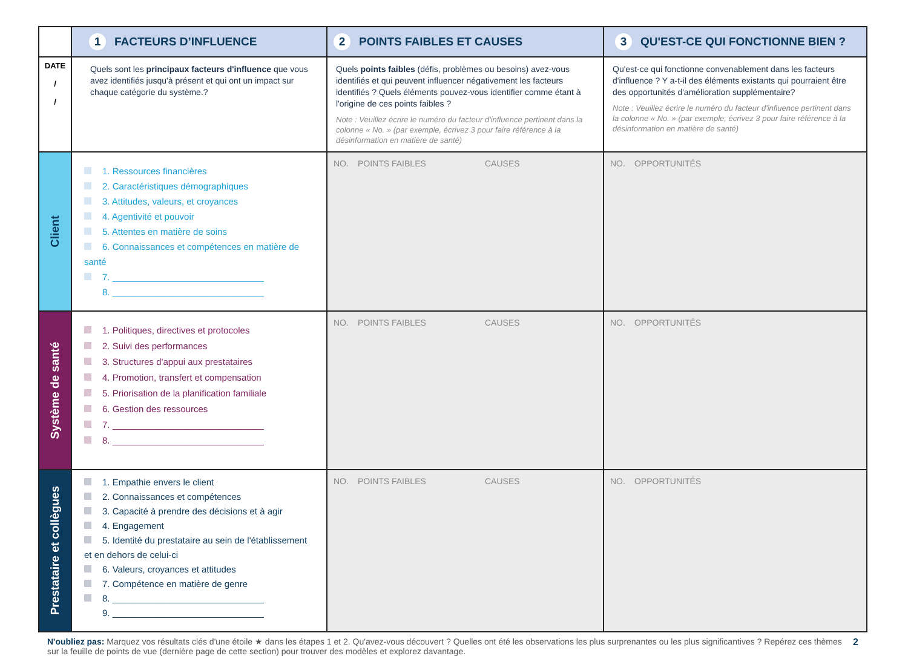| | 1 FACTEURS D’INFLUENCE | 2 POINTS FAIBLES ET CAUSES | 3 QU'EST-CE QUI FONCTIONNE BIEN ? |
| --- | --- | --- | --- |
| DATE / / | Quels sont les principaux facteurs d'influence que vous avez identifiés jusqu'à présent et qui ont un impact sur chaque catégorie du système.? | Quels points faibles (défis, problèmes ou besoins) avez-vous identifiés et qui peuvent influencer négativement les facteurs identifiés ? Quels éléments pouvez-vous identifier comme étant à l'origine de ces points faibles ? Note : Veuillez écrire le numéro du facteur d'influence pertinent dans la colonne « No. » (par exemple, écrivez 3 pour faire référence à la désinformation en matière de santé) | Qu'est-ce qui fonctionne convenablement dans les facteurs d'influence ? Y a-t-il des éléments existants qui pourraient être des opportunités d'amélioration supplémentaire? Note : Veuillez écrire le numéro du facteur d'influence pertinent dans la colonne « No. » (par exemple, écrivez 3 pour faire référence à la désinformation en matière de santé) |
| Client | 1. Ressources financières 2. Caractéristiques démographiques 3. Attitudes, valeurs, et croyances 4. Agentivité et pouvoir 5. Attentes en matière de soins 6. Connaissances et compétences en matière de santé 7. ______________________________ 8. ______________________________ | NO. POINTS FAIBLES CAUSES | NO. OPPORTUNITÉS |
| Système de santé | 1. Politiques, directives et protocoles 2. Suivi des performances 3. Structures d'appui aux prestataires 4. Promotion, transfert et compensation 5. Priorisation de la planification familiale 6. Gestion des ressources 7. ______________________________ 8. ______________________________ | NO. POINTS FAIBLES CAUSES | NO. OPPORTUNITÉS |
| Prestataire et collègues | 1. Empathie envers le client 2. Connaissances et compétences 3. Capacité à prendre des décisions et à agir 4. Engagement 5. Identité du prestataire au sein de l'établissement et en dehors de celui-ci 6. Valeurs, croyances et attitudes 7. Compétence en matière de genre 8. ______________________________ 9. ______________________________ | NO. POINTS FAIBLES CAUSES | NO. OPPORTUNITÉS |
N'oubliez pas: Marquez vos résultats clés d'une étoile ★ dans les étapes 1 et 2. Qu'avez-vous découvert ? Quelles ont été les observations les plus surprenantes ou les plus significantives ? Repérez ces thèmes sur la feuille de points de vue (dernière page de cette section) pour trouver des modèles et explorez davantage. 2